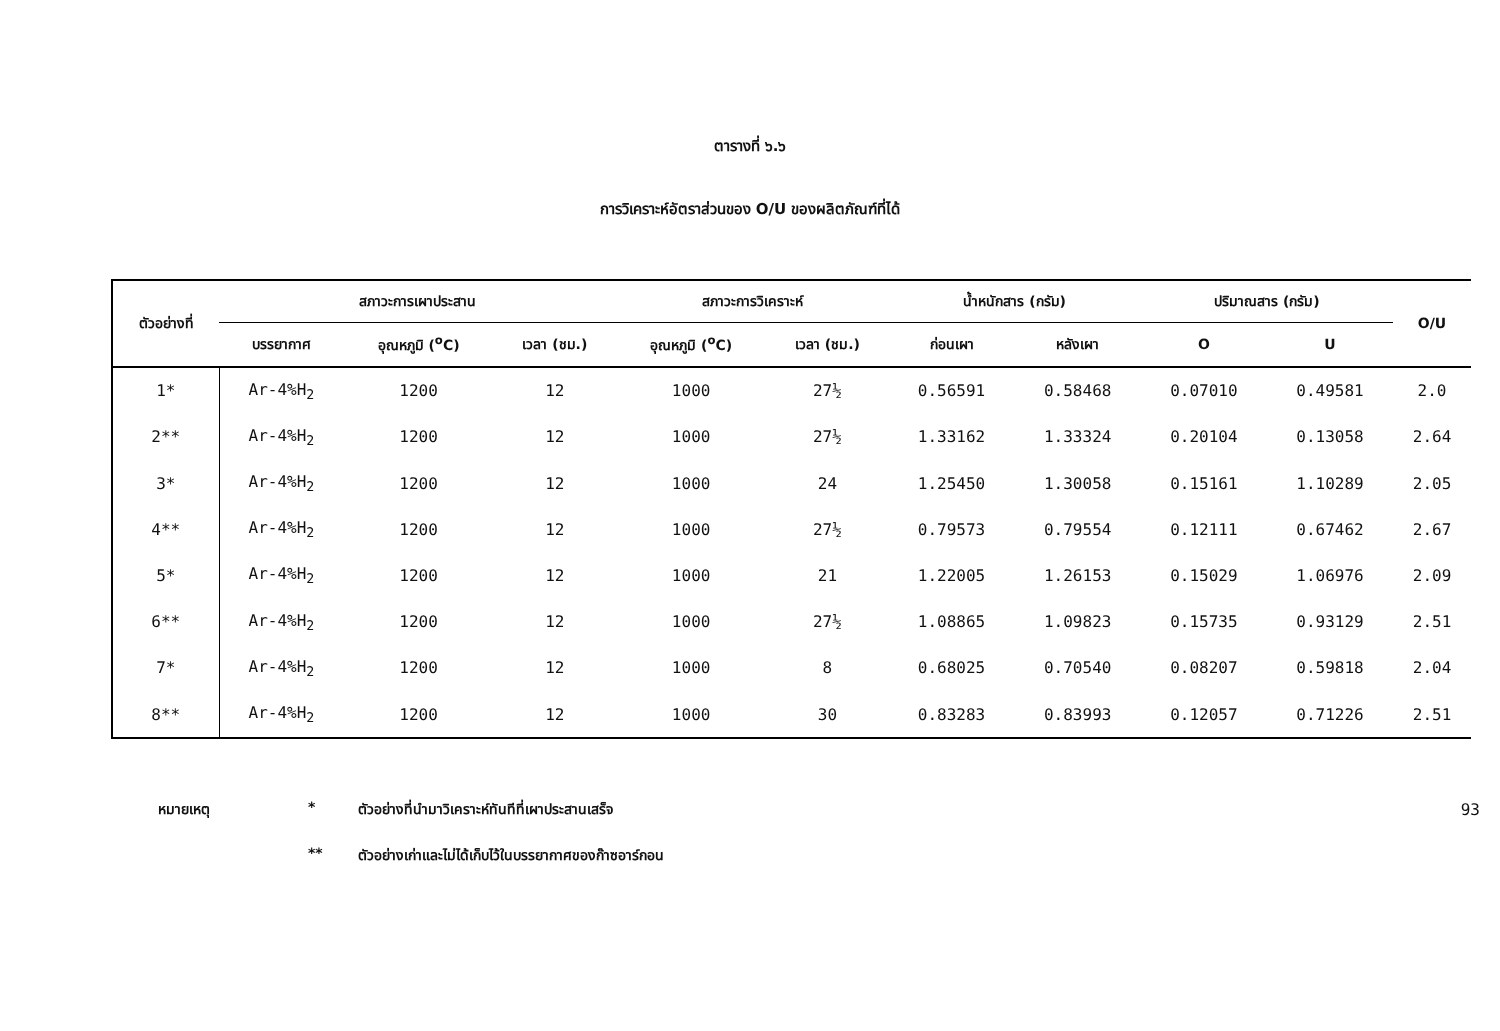ตารางที่ ๖.๖
การวิเคราะห์อัตราส่วนของ O/U ของผลิตภัณฑ์ที่ได้
| ตัวอย่างที่ | สภาวะการเผาประสาน | | | สภาวะการวิเคราะห์ | | น้ำหนักสาร (กรัม) | | ปริมาณสาร (กรัม) | | O/U |
| --- | --- | --- | --- | --- | --- | --- | --- | --- | --- | --- |
| | บรรยากาศ | อุณหภูมิ (<sup>o</sup>C) | เวลา (ชม.) | อุณหภูมิ (<sup>o</sup>C) | เวลา (ชม.) | ก่อนเผา | หลังเผา | O | U | |
| 1* | Ar-4%H<sub>2</sub> | 1200 | 12 | 1000 | 27½ | 0.56591 | 0.58468 | 0.07010 | 0.49581 | 2.0 |
| 2** | Ar-4%H<sub>2</sub> | 1200 | 12 | 1000 | 27½ | 1.33162 | 1.33324 | 0.20104 | 0.13058 | 2.64 |
| 3* | Ar-4%H<sub>2</sub> | 1200 | 12 | 1000 | 24 | 1.25450 | 1.30058 | 0.15161 | 1.10289 | 2.05 |
| 4** | Ar-4%H<sub>2</sub> | 1200 | 12 | 1000 | 27½ | 0.79573 | 0.79554 | 0.12111 | 0.67462 | 2.67 |
| 5* | Ar-4%H<sub>2</sub> | 1200 | 12 | 1000 | 21 | 1.22005 | 1.26153 | 0.15029 | 1.06976 | 2.09 |
| 6** | Ar-4%H<sub>2</sub> | 1200 | 12 | 1000 | 27½ | 1.08865 | 1.09823 | 0.15735 | 0.93129 | 2.51 |
| 7* | Ar-4%H<sub>2</sub> | 1200 | 12 | 1000 | 8 | 0.68025 | 0.70540 | 0.08207 | 0.59818 | 2.04 |
| 8** | Ar-4%H<sub>2</sub> | 1200 | 12 | 1000 | 30 | 0.83283 | 0.83993 | 0.12057 | 0.71226 | 2.51 |
หมายเหตุ * ตัวอย่างที่นำมาวิเคราะห์ทันทีที่เผาประสานเสร็จ
** ตัวอย่างเก่าและไม่ได้เก็บไว้ในบรรยากาศของก๊าซอาร์กอน
93